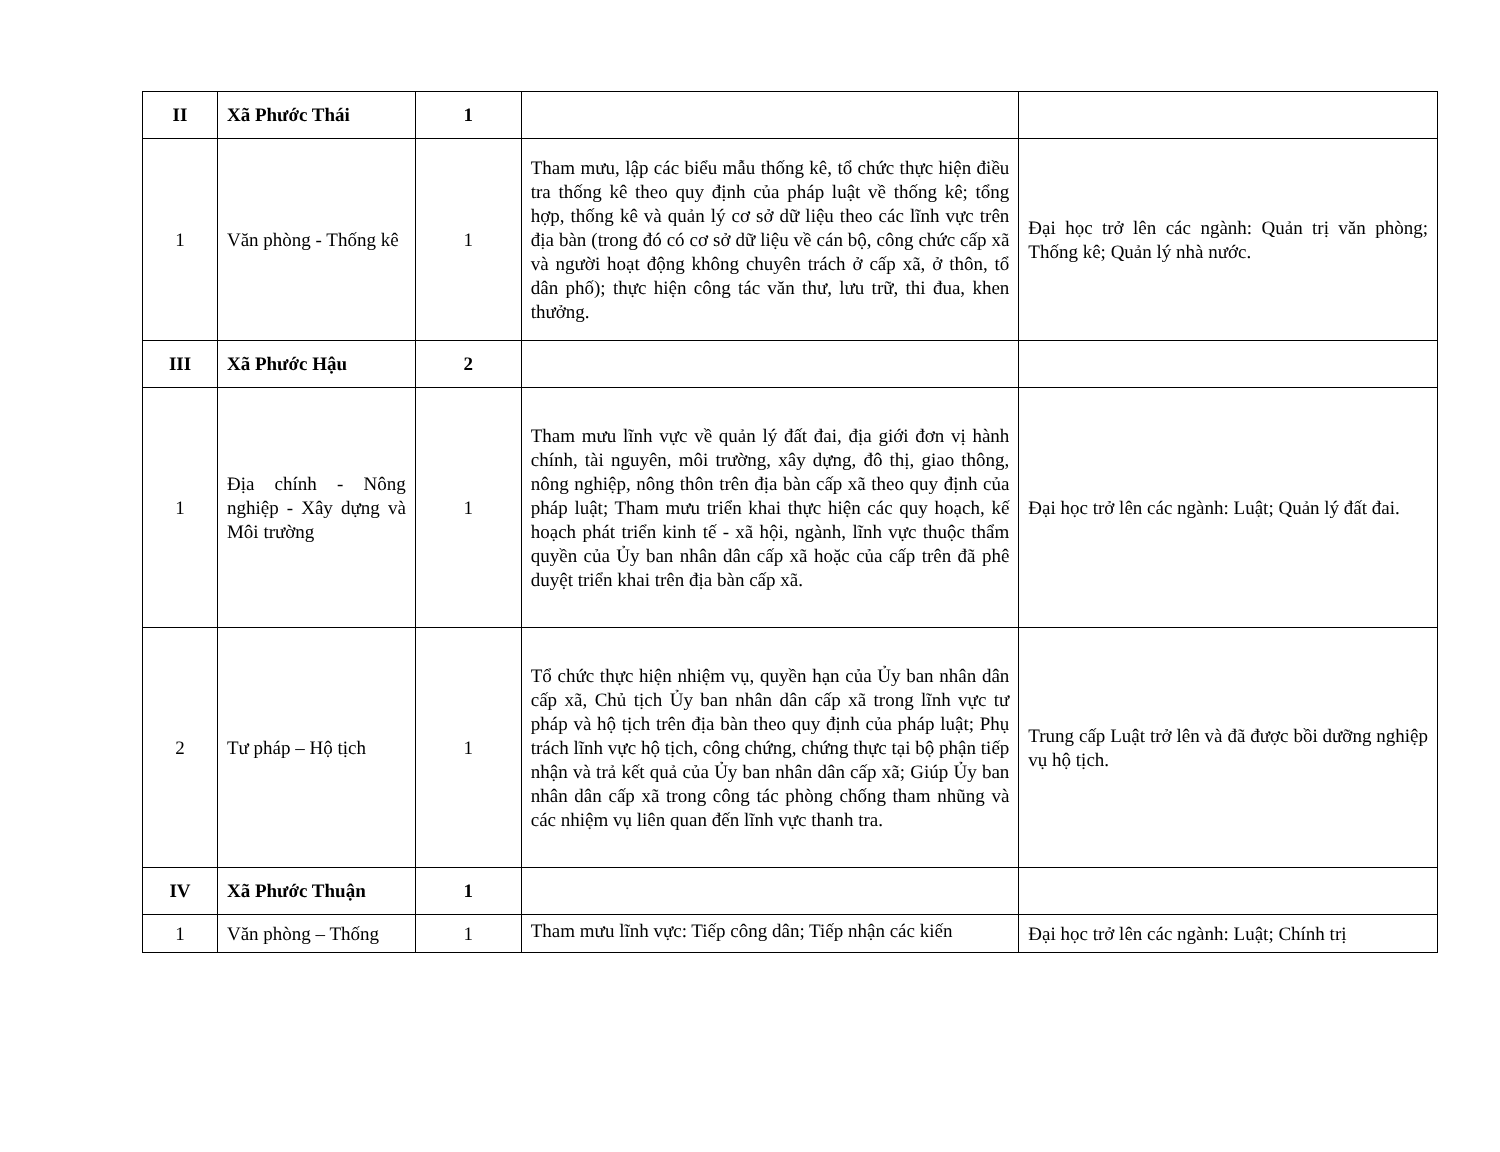| II | Xã Phước Thái | 1 | | |
| 1 | Văn phòng - Thống kê | 1 | Tham mưu, lập các biểu mẫu thống kê, tổ chức thực hiện điều tra thống kê theo quy định của pháp luật về thống kê; tổng hợp, thống kê và quản lý cơ sở dữ liệu theo các lĩnh vực trên địa bàn (trong đó có cơ sở dữ liệu về cán bộ, công chức cấp xã và người hoạt động không chuyên trách ở cấp xã, ở thôn, tổ dân phố); thực hiện công tác văn thư, lưu trữ, thi đua, khen thưởng. | Đại học trở lên các ngành: Quản trị văn phòng; Thống kê; Quản lý nhà nước. |
| III | Xã Phước Hậu | 2 | | |
| 1 | Địa chính - Nông nghiệp - Xây dựng và Môi trường | 1 | Tham mưu lĩnh vực về quản lý đất đai, địa giới đơn vị hành chính, tài nguyên, môi trường, xây dựng, đô thị, giao thông, nông nghiệp, nông thôn trên địa bàn cấp xã theo quy định của pháp luật; Tham mưu triển khai thực hiện các quy hoạch, kế hoạch phát triển kinh tế - xã hội, ngành, lĩnh vực thuộc thẩm quyền của Ủy ban nhân dân cấp xã hoặc của cấp trên đã phê duyệt triển khai trên địa bàn cấp xã. | Đại học trở lên các ngành: Luật; Quản lý đất đai. |
| 2 | Tư pháp – Hộ tịch | 1 | Tổ chức thực hiện nhiệm vụ, quyền hạn của Ủy ban nhân dân cấp xã, Chủ tịch Ủy ban nhân dân cấp xã trong lĩnh vực tư pháp và hộ tịch trên địa bàn theo quy định của pháp luật; Phụ trách lĩnh vực hộ tịch, công chứng, chứng thực tại bộ phận tiếp nhận và trả kết quả của Ủy ban nhân dân cấp xã; Giúp Ủy ban nhân dân cấp xã trong công tác phòng chống tham nhũng và các nhiệm vụ liên quan đến lĩnh vực thanh tra. | Trung cấp Luật trở lên và đã được bồi dưỡng nghiệp vụ hộ tịch. |
| IV | Xã Phước Thuận | 1 | | |
| 1 | Văn phòng – Thống | 1 | Tham mưu lĩnh vực: Tiếp công dân; Tiếp nhận các kiến | Đại học trở lên các ngành: Luật; Chính trị |